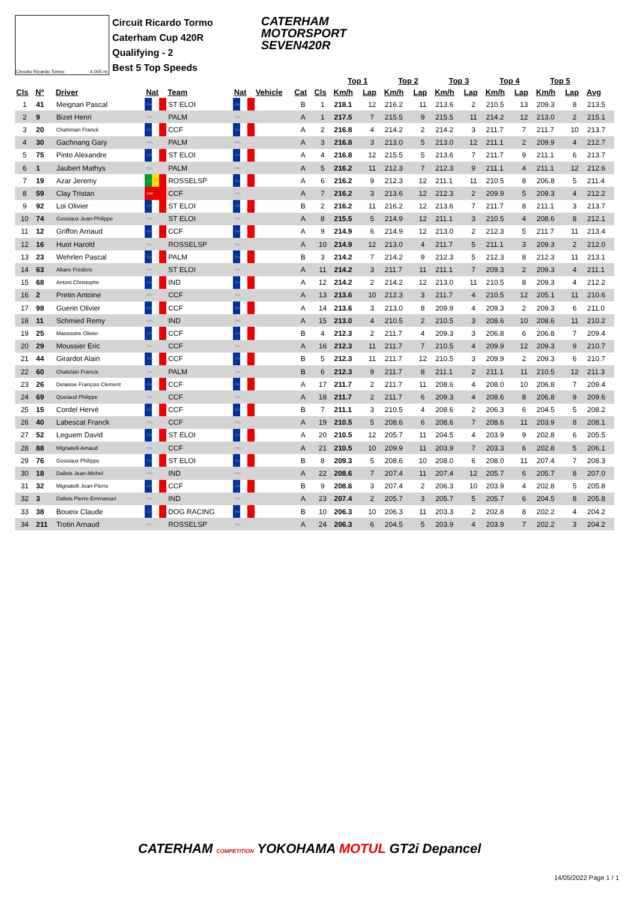Circuito Ricardo Tormo 4.005 m.
Circuit Ricardo Tormo
Caterham Cup 420R
Qualifying - 2
Best 5 Top Speeds
CATERHAM
MOTORSPORT
SEVEN420R
| | | | | | | | | | Top 1 | | Top 2 | | Top 3 | | Top 4 | | Top 5 | | |
| --- | --- | --- | --- | --- | --- | --- | --- | --- | --- | --- | --- | --- | --- | --- | --- | --- | --- | --- | --- |
| Cls | Nº | Driver | Nat | Team | Nat | Vehicle | Cat | Cls | Km/h | Lap | Km/h | Lap | Km/h | Lap | Km/h | Lap | Km/h | Lap | Avg |
| 1 | 41 | Meignan Pascal | FRA | ST ELOI | FRA | | B | 1 | 218.1 | 12 | 216.2 | 11 | 213.6 | 2 | 210.5 | 13 | 209.3 | 8 | 213.5 |
| 2 | 9 | Bizet Henri | FRA | PALM | FRA | | A | 1 | 217.5 | 7 | 215.5 | 9 | 215.5 | 11 | 214.2 | 12 | 213.0 | 2 | 215.1 |
| 3 | 20 | Chahinian Franck | FRA | CCF | FRA | | A | 2 | 216.8 | 4 | 214.2 | 2 | 214.2 | 3 | 211.7 | 7 | 211.7 | 10 | 213.7 |
| 4 | 30 | Gachnang Gary | FRA | PALM | FRA | | A | 3 | 216.8 | 3 | 213.0 | 5 | 213.0 | 12 | 211.1 | 2 | 209.9 | 4 | 212.7 |
| 5 | 75 | Pinto Alexandre | FRA | ST ELOI | FRA | | A | 4 | 216.8 | 12 | 215.5 | 5 | 213.6 | 7 | 211.7 | 9 | 211.1 | 6 | 213.7 |
| 6 | 1 | Jaubert Mathys | FRA | PALM | FRA | | A | 5 | 216.2 | 11 | 212.3 | 7 | 212.3 | 9 | 211.1 | 4 | 211.1 | 12 | 212.6 |
| 7 | 19 | Azar Jeremy | SEN | ROSSELSP | FRA | | A | 6 | 216.2 | 9 | 212.3 | 12 | 211.1 | 11 | 210.5 | 8 | 206.8 | 5 | 211.4 |
| 8 | 59 | Clay Tristan | CHE | CCF | FRA | | A | 7 | 216.2 | 3 | 213.6 | 12 | 212.3 | 2 | 209.9 | 5 | 209.3 | 4 | 212.2 |
| 9 | 92 | Loi Olivier | FRA | ST ELOI | FRA | | B | 2 | 216.2 | 11 | 216.2 | 12 | 213.6 | 7 | 211.7 | 8 | 211.1 | 3 | 213.7 |
| 10 | 74 | Gossiaux Jean-Philippe | FRA | ST ELOI | FRA | | A | 8 | 215.5 | 5 | 214.9 | 12 | 211.1 | 3 | 210.5 | 4 | 208.6 | 8 | 212.1 |
| 11 | 12 | Griffon Arnaud | FRA | CCF | FRA | | A | 9 | 214.9 | 6 | 214.9 | 12 | 213.0 | 2 | 212.3 | 5 | 211.7 | 11 | 213.4 |
| 12 | 16 | Huot Harold | FRA | ROSSELSP | FRA | | A | 10 | 214.9 | 12 | 213.0 | 4 | 211.7 | 5 | 211.1 | 3 | 209.3 | 2 | 212.0 |
| 13 | 23 | Wehrlen Pascal | FRA | PALM | FRA | | B | 3 | 214.2 | 7 | 214.2 | 9 | 212.3 | 5 | 212.3 | 8 | 212.3 | 11 | 213.1 |
| 14 | 63 | Allaire Frédéric | FRA | ST ELOI | FRA | | A | 11 | 214.2 | 3 | 211.7 | 11 | 211.1 | 7 | 209.3 | 2 | 209.3 | 4 | 211.1 |
| 15 | 68 | Antoni Christophe | FRA | IND | FRA | | A | 12 | 214.2 | 2 | 214.2 | 12 | 213.0 | 11 | 210.5 | 8 | 209.3 | 4 | 212.2 |
| 16 | 2 | Pretin Antoine | FRA | CCF | FRA | | A | 13 | 213.6 | 10 | 212.3 | 3 | 211.7 | 4 | 210.5 | 12 | 205.1 | 11 | 210.6 |
| 17 | 98 | Guerin Olivier | FRA | CCF | FRA | | A | 14 | 213.6 | 3 | 213.0 | 8 | 209.9 | 4 | 209.3 | 2 | 209.3 | 6 | 211.0 |
| 18 | 11 | Schmied Remy | FRA | IND | FRA | | A | 15 | 213.0 | 4 | 210.5 | 2 | 210.5 | 3 | 208.6 | 10 | 208.6 | 11 | 210.2 |
| 19 | 25 | Massoutre Olivier | FRA | CCF | FRA | | B | 4 | 212.3 | 2 | 211.7 | 4 | 209.3 | 3 | 206.8 | 6 | 206.8 | 7 | 209.4 |
| 20 | 29 | Moussier Eric | FRA | CCF | FRA | | A | 16 | 212.3 | 11 | 211.7 | 7 | 210.5 | 4 | 209.9 | 12 | 209.3 | 9 | 210.7 |
| 21 | 44 | Girardot Alain | FRA | CCF | FRA | | B | 5 | 212.3 | 11 | 211.7 | 12 | 210.5 | 3 | 209.9 | 2 | 209.3 | 6 | 210.7 |
| 22 | 60 | Chatelain Francis | FRA | PALM | FRA | | B | 6 | 212.3 | 9 | 211.7 | 8 | 211.1 | 2 | 211.1 | 11 | 210.5 | 12 | 211.3 |
| 23 | 26 | Delaisse François Clement | FRA | CCF | FRA | | A | 17 | 211.7 | 2 | 211.7 | 11 | 208.6 | 4 | 208.0 | 10 | 206.8 | 7 | 209.4 |
| 24 | 69 | Quetaud Philippe | FRA | CCF | FRA | | A | 18 | 211.7 | 2 | 211.7 | 6 | 209.3 | 4 | 208.6 | 8 | 206.8 | 9 | 209.6 |
| 25 | 15 | Cordel Hervé | FRA | CCF | FRA | | B | 7 | 211.1 | 3 | 210.5 | 4 | 208.6 | 2 | 206.3 | 6 | 204.5 | 5 | 208.2 |
| 26 | 40 | Labescat Franck | FRA | CCF | FRA | | A | 19 | 210.5 | 5 | 208.6 | 6 | 208.6 | 7 | 208.6 | 11 | 203.9 | 8 | 208.1 |
| 27 | 52 | Leguem David | FRA | ST ELOI | FRA | | A | 20 | 210.5 | 12 | 205.7 | 11 | 204.5 | 4 | 203.9 | 9 | 202.8 | 6 | 205.5 |
| 28 | 88 | Mignatelli Arnaud | FRA | CCF | FRA | | A | 21 | 210.5 | 10 | 209.9 | 11 | 203.9 | 7 | 203.3 | 6 | 202.8 | 5 | 206.1 |
| 29 | 76 | Gossiaux Philippe | FRA | ST ELOI | FRA | | B | 8 | 209.3 | 5 | 208.6 | 10 | 208.0 | 6 | 208.0 | 11 | 207.4 | 7 | 208.3 |
| 30 | 18 | Dallois Jean-Michel | FRA | IND | FRA | | A | 22 | 208.6 | 7 | 207.4 | 11 | 207.4 | 12 | 205.7 | 6 | 205.7 | 8 | 207.0 |
| 31 | 32 | Mignatelli Jean-Pierre | FRA | CCF | FRA | | B | 9 | 208.6 | 3 | 207.4 | 2 | 206.3 | 10 | 203.9 | 4 | 202.8 | 5 | 205.8 |
| 32 | 3 | Dallois Pierre-Emmanuel | FRA | IND | FRA | | A | 23 | 207.4 | 2 | 205.7 | 3 | 205.7 | 5 | 205.7 | 6 | 204.5 | 8 | 205.8 |
| 33 | 38 | Boueix Claude | FRA | DOG RACING | FRA | | B | 10 | 206.3 | 10 | 206.3 | 11 | 203.3 | 2 | 202.8 | 8 | 202.2 | 4 | 204.2 |
| 34 | 211 | Trotin Arnaud | FRA | ROSSELSP | FRA | | A | 24 | 206.3 | 6 | 204.5 | 5 | 203.9 | 4 | 203.9 | 7 | 202.2 | 3 | 204.2 |
CATERHAM COMPETITION YOKOHAMA MOTUL GT2i Depancel
14/05/2022 Page 1 / 1